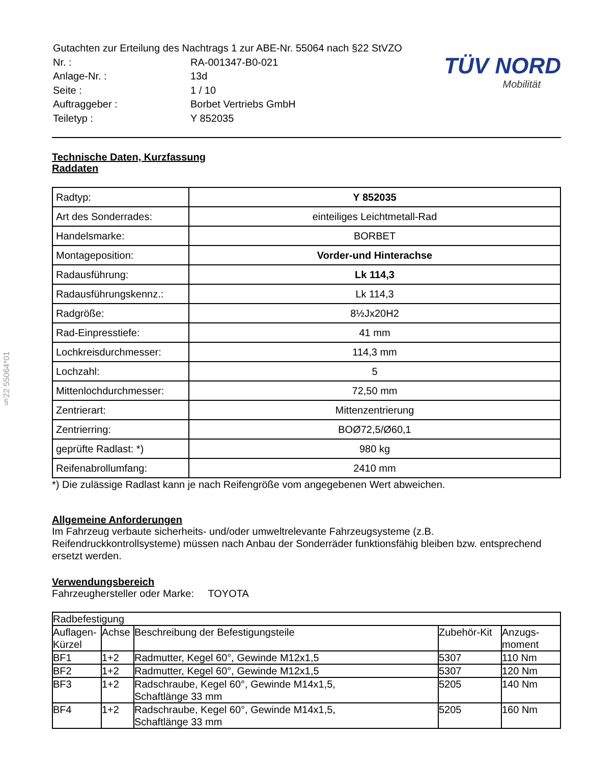§22 55064*01
| Gutachten zur Erteilung des Nachtrags 1 zur ABE-Nr. 55064 nach §22 StVZO | |
| Nr. : | RA-001347-B0-021 |
| Anlage-Nr. : | 13d |
| Seite : | 1 / 10 |
| Auftraggeber : | Borbet Vertriebs GmbH |
| Teiletyp : | Y 852035 |
TÜV NORD
Mobilität
Technische Daten, Kurzfassung
Raddaten
| Radtyp: | Y 852035 |
| Art des Sonderrades: | einteiliges Leichtmetall-Rad |
| Handelsmarke: | BORBET |
| Montageposition: | Vorder-und Hinterachse |
| Radausführung: | Lk 114,3 |
| Radausführungskennz.: | Lk 114,3 |
| Radgröße: | 8½Jx20H2 |
| Rad-Einpresstiefe: | 41 mm |
| Lochkreisdurchmesser: | 114,3 mm |
| Lochzahl: | 5 |
| Mittenlochdurchmesser: | 72,50 mm |
| Zentrierart: | Mittenzentrierung |
| Zentrierring: | BOØ72,5/Ø60,1 |
| geprüfte Radlast: *) | 980 kg |
| Reifenabrollumfang: | 2410 mm |
*) Die zulässige Radlast kann je nach Reifengröße vom angegebenen Wert abweichen.
Allgemeine Anforderungen
Im Fahrzeug verbaute sicherheits- und/oder umweltrelevante Fahrzeugsysteme (z.B. Reifendruckkontrollsysteme) müssen nach Anbau der Sonderräder funktionsfähig bleiben bzw. entsprechend ersetzt werden.
Verwendungsbereich
Fahrzeughersteller oder Marke: TOYOTA
| Radbefestigung | | | | |
| Auflagen-Kürzel | Achse | Beschreibung der Befestigungsteile | Zubehör-Kit | Anzugs-moment |
| BF1 | 1+2 | Radmutter, Kegel 60°, Gewinde M12x1,5 | 5307 | 110 Nm |
| BF2 | 1+2 | Radmutter, Kegel 60°, Gewinde M12x1,5 | 5307 | 120 Nm |
| BF3 | 1+2 | Radschraube, Kegel 60°, Gewinde M14x1,5, Schaftlänge 33 mm | 5205 | 140 Nm |
| BF4 | 1+2 | Radschraube, Kegel 60°, Gewinde M14x1,5, Schaftlänge 33 mm | 5205 | 160 Nm |